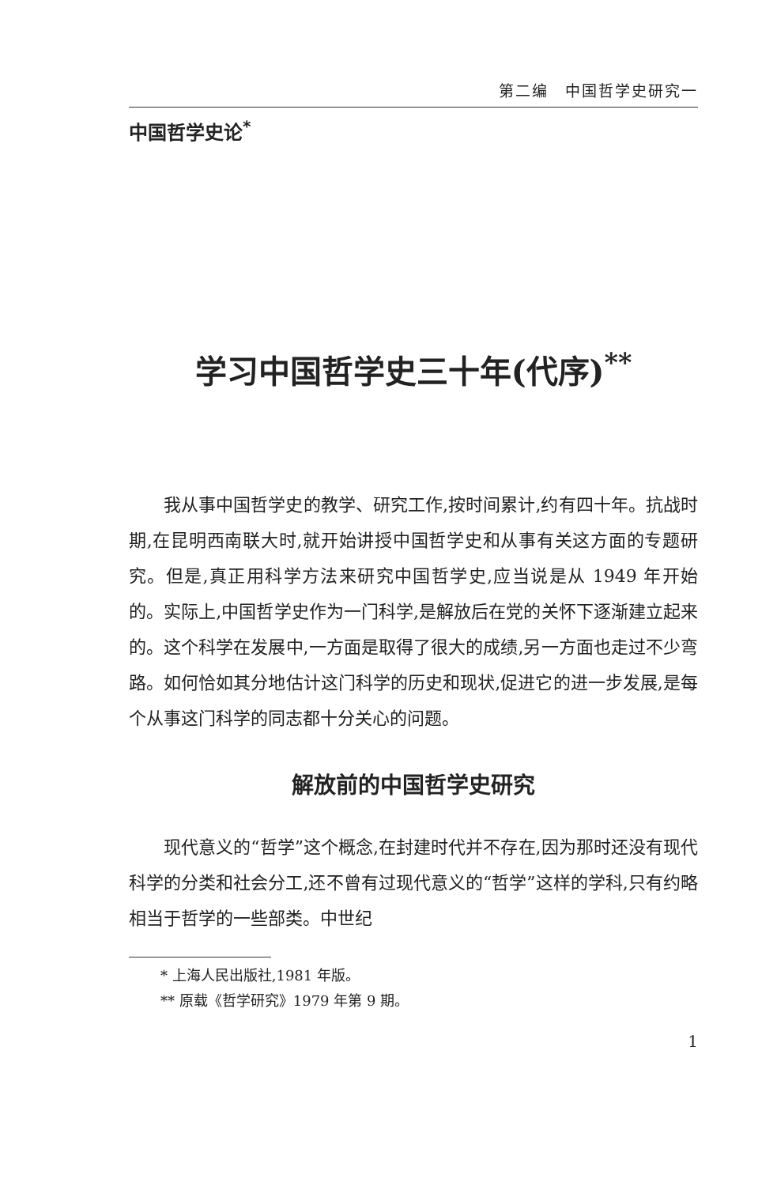第二编　中国哲学史研究一
中国哲学史论<sup>*</sup>
学习中国哲学史三十年(代序)<sup>**</sup>
我从事中国哲学史的教学、研究工作,按时间累计,约有四十年。抗战时期,在昆明西南联大时,就开始讲授中国哲学史和从事有关这方面的专题研究。但是,真正用科学方法来研究中国哲学史,应当说是从 1949 年开始的。实际上,中国哲学史作为一门科学,是解放后在党的关怀下逐渐建立起来的。这个科学在发展中,一方面是取得了很大的成绩,另一方面也走过不少弯路。如何恰如其分地估计这门科学的历史和现状,促进它的进一步发展,是每个从事这门科学的同志都十分关心的问题。
解放前的中国哲学史研究
现代意义的“哲学”这个概念,在封建时代并不存在,因为那时还没有现代科学的分类和社会分工,还不曾有过现代意义的“哲学”这样的学科,只有约略相当于哲学的一些部类。中世纪
* 上海人民出版社,1981 年版。
** 原载《哲学研究》1979 年第 9 期。
1